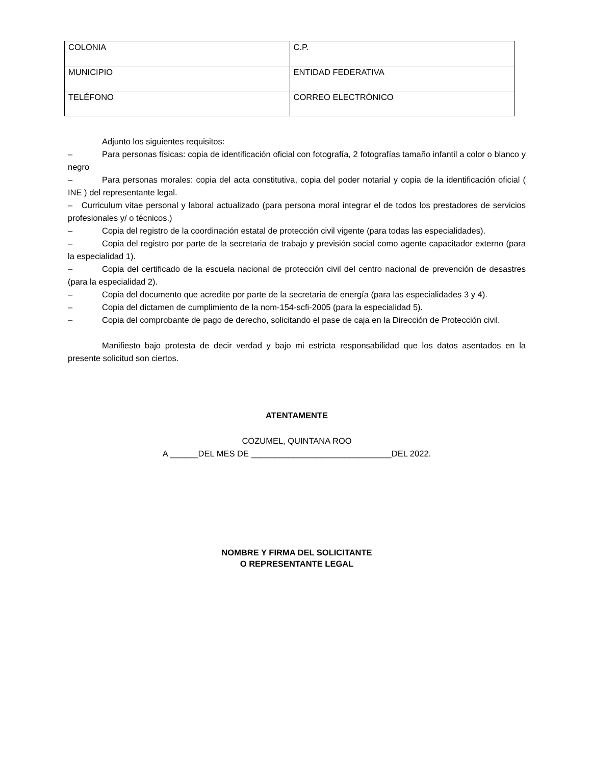| COLONIA | C.P. |
| MUNICIPIO | ENTIDAD FEDERATIVA |
| TELÉFONO | CORREO ELECTRÓNICO |
Adjunto los siguientes requisitos:
– Para personas físicas: copia de identificación oficial con fotografía, 2 fotografías tamaño infantil a color o blanco y negro
– Para personas morales: copia del acta constitutiva, copia del poder notarial y copia de la identificación oficial ( INE ) del representante legal.
– Curriculum vitae personal y laboral actualizado (para persona moral integrar el de todos los prestadores de servicios profesionales y/ o técnicos.)
– Copia del registro de la coordinación estatal de protección civil vigente (para todas las especialidades).
– Copia del registro por parte de la secretaria de trabajo y previsión social como agente capacitador externo (para la especialidad 1).
– Copia del certificado de la escuela nacional de protección civil del centro nacional de prevención de desastres (para la especialidad 2).
– Copia del documento que acredite por parte de la secretaria de energía (para las especialidades 3 y 4).
– Copia del dictamen de cumplimiento de la nom-154-scfi-2005 (para la especialidad 5).
– Copia del comprobante de pago de derecho, solicitando el pase de caja en la Dirección de Protección civil.
Manifiesto bajo protesta de decir verdad y bajo mi estricta responsabilidad que los datos asentados en la presente solicitud son ciertos.
ATENTAMENTE
COZUMEL, QUINTANA ROO
A ______DEL MES DE ______________________________DEL 2022.
NOMBRE Y FIRMA DEL SOLICITANTE
O REPRESENTANTE LEGAL